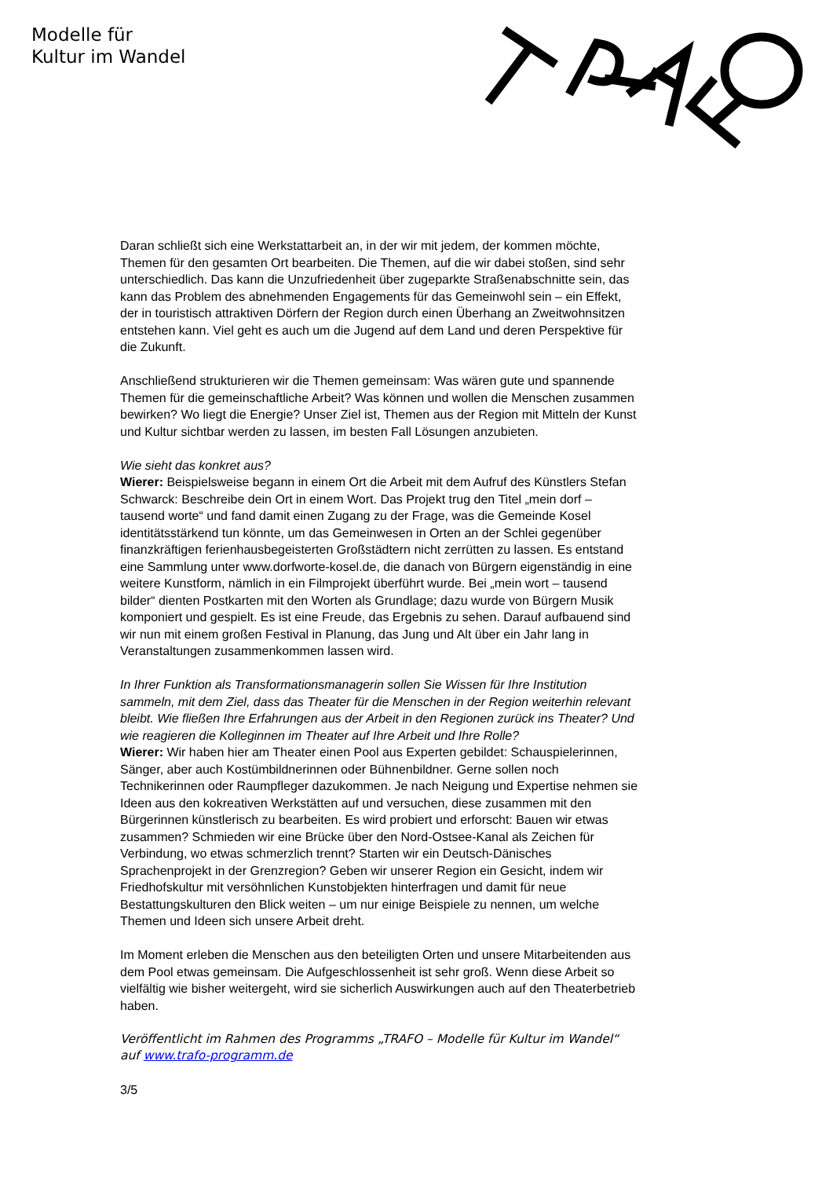Modelle für
Kultur im Wandel
Daran schließt sich eine Werkstattarbeit an, in der wir mit jedem, der kommen möchte, Themen für den gesamten Ort bearbeiten. Die Themen, auf die wir dabei stoßen, sind sehr unterschiedlich. Das kann die Unzufriedenheit über zugeparkte Straßenabschnitte sein, das kann das Problem des abnehmenden Engagements für das Gemeinwohl sein – ein Effekt, der in touristisch attraktiven Dörfern der Region durch einen Überhang an Zweitwohnsitzen entstehen kann. Viel geht es auch um die Jugend auf dem Land und deren Perspektive für die Zukunft.
Anschließend strukturieren wir die Themen gemeinsam: Was wären gute und spannende Themen für die gemeinschaftliche Arbeit? Was können und wollen die Menschen zusammen bewirken? Wo liegt die Energie? Unser Ziel ist, Themen aus der Region mit Mitteln der Kunst und Kultur sichtbar werden zu lassen, im besten Fall Lösungen anzubieten.
Wie sieht das konkret aus?
Wierer: Beispielsweise begann in einem Ort die Arbeit mit dem Aufruf des Künstlers Stefan Schwarck: Beschreibe dein Ort in einem Wort. Das Projekt trug den Titel „mein dorf – tausend worte“ und fand damit einen Zugang zu der Frage, was die Gemeinde Kosel identitätsstärkend tun könnte, um das Gemeinwesen in Orten an der Schlei gegenüber finanzkräftigen ferienhausbegeisterten Großstädtern nicht zerrütten zu lassen. Es entstand eine Sammlung unter www.dorfworte-kosel.de, die danach von Bürgern eigenständig in eine weitere Kunstform, nämlich in ein Filmprojekt überführt wurde. Bei „mein wort – tausend bilder“ dienten Postkarten mit den Worten als Grundlage; dazu wurde von Bürgern Musik komponiert und gespielt. Es ist eine Freude, das Ergebnis zu sehen. Darauf aufbauend sind wir nun mit einem großen Festival in Planung, das Jung und Alt über ein Jahr lang in Veranstaltungen zusammenkommen lassen wird.
In Ihrer Funktion als Transformationsmanagerin sollen Sie Wissen für Ihre Institution sammeln, mit dem Ziel, dass das Theater für die Menschen in der Region weiterhin relevant bleibt. Wie fließen Ihre Erfahrungen aus der Arbeit in den Regionen zurück ins Theater? Und wie reagieren die Kolleginnen im Theater auf Ihre Arbeit und Ihre Rolle?
Wierer: Wir haben hier am Theater einen Pool aus Experten gebildet: Schauspielerinnen, Sänger, aber auch Kostümbildnerinnen oder Bühnenbildner. Gerne sollen noch Technikerinnen oder Raumpfleger dazukommen. Je nach Neigung und Expertise nehmen sie Ideen aus den kokreativen Werkstätten auf und versuchen, diese zusammen mit den Bürgerinnen künstlerisch zu bearbeiten. Es wird probiert und erforscht: Bauen wir etwas zusammen? Schmieden wir eine Brücke über den Nord-Ostsee-Kanal als Zeichen für Verbindung, wo etwas schmerzlich trennt? Starten wir ein Deutsch-Dänisches Sprachenprojekt in der Grenzregion? Geben wir unserer Region ein Gesicht, indem wir Friedhofskultur mit versöhnlichen Kunstobjekten hinterfragen und damit für neue Bestattungskulturen den Blick weiten – um nur einige Beispiele zu nennen, um welche Themen und Ideen sich unsere Arbeit dreht.
Im Moment erleben die Menschen aus den beteiligten Orten und unsere Mitarbeitenden aus dem Pool etwas gemeinsam. Die Aufgeschlossenheit ist sehr groß. Wenn diese Arbeit so vielfältig wie bisher weitergeht, wird sie sicherlich Auswirkungen auch auf den Theaterbetrieb haben.
Veröffentlicht im Rahmen des Programms „TRAFO – Modelle für Kultur im Wandel“ auf www.trafo-programm.de
3/5